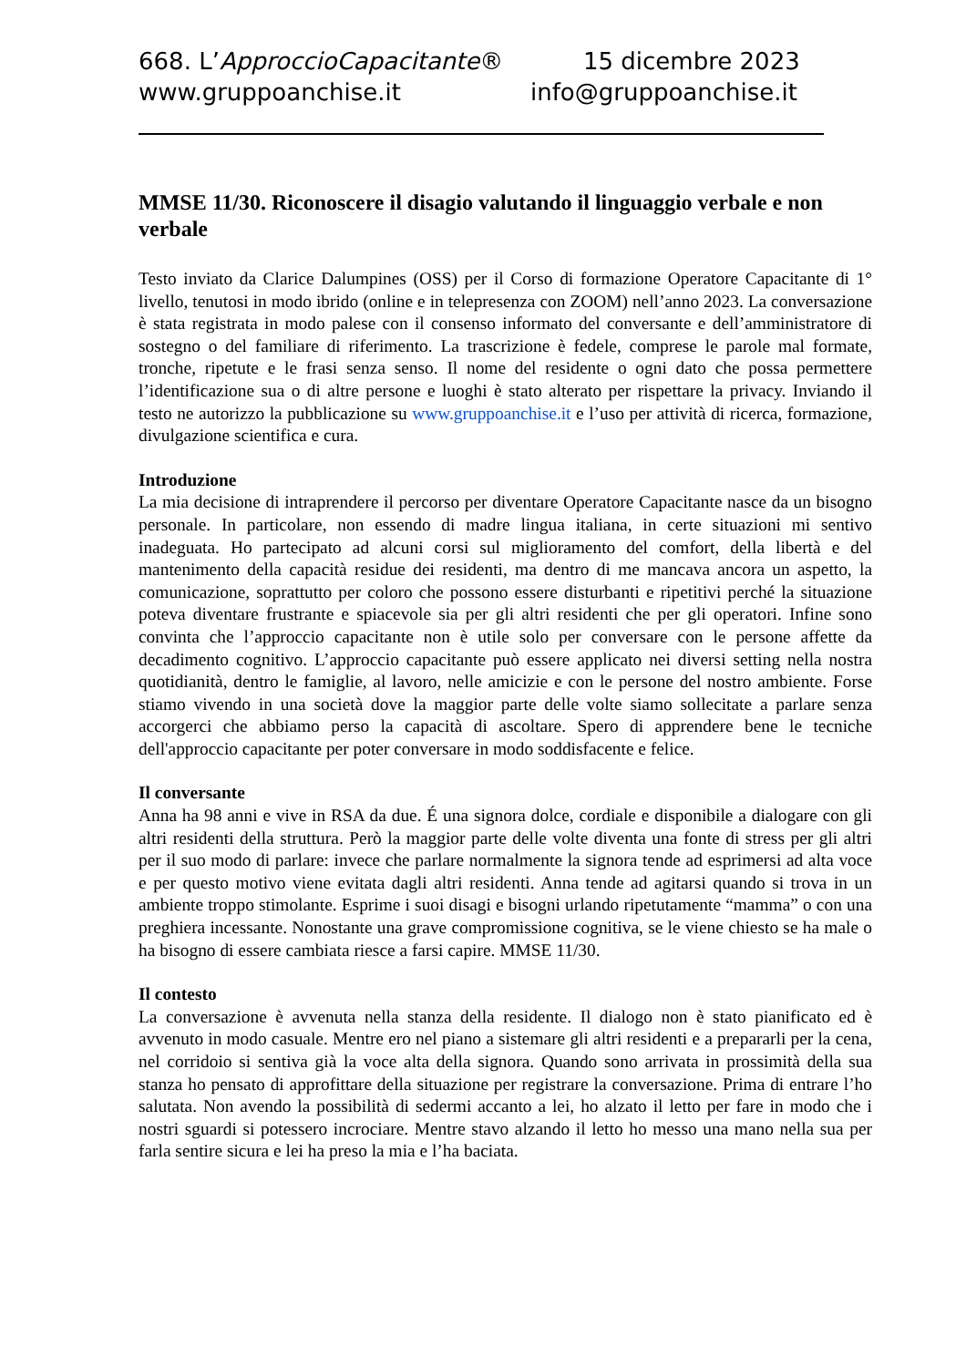668. L’ApproccioCapacitante® 15 dicembre 2023
www.gruppoanchise.it info@gruppoanchise.it
MMSE 11/30. Riconoscere il disagio valutando il linguaggio verbale e non verbale
Testo inviato da Clarice Dalumpines (OSS) per il Corso di formazione Operatore Capacitante di 1° livello, tenutosi in modo ibrido (online e in telepresenza con ZOOM) nell’anno 2023. La conversazione è stata registrata in modo palese con il consenso informato del conversante e dell’amministratore di sostegno o del familiare di riferimento. La trascrizione è fedele, comprese le parole mal formate, tronche, ripetute e le frasi senza senso. Il nome del residente o ogni dato che possa permettere l’identificazione sua o di altre persone e luoghi è stato alterato per rispettare la privacy. Inviando il testo ne autorizzo la pubblicazione su www.gruppoanchise.it e l’uso per attività di ricerca, formazione, divulgazione scientifica e cura.
Introduzione
La mia decisione di intraprendere il percorso per diventare Operatore Capacitante nasce da un bisogno personale. In particolare, non essendo di madre lingua italiana, in certe situazioni mi sentivo inadeguata. Ho partecipato ad alcuni corsi sul miglioramento del comfort, della libertà e del mantenimento della capacità residue dei residenti, ma dentro di me mancava ancora un aspetto, la comunicazione, soprattutto per coloro che possono essere disturbanti e ripetitivi perché la situazione poteva diventare frustrante e spiacevole sia per gli altri residenti che per gli operatori. Infine sono convinta che l’approccio capacitante non è utile solo per conversare con le persone affette da decadimento cognitivo. L’approccio capacitante può essere applicato nei diversi setting nella nostra quotidianità, dentro le famiglie, al lavoro, nelle amicizie e con le persone del nostro ambiente. Forse stiamo vivendo in una società dove la maggior parte delle volte siamo sollecitate a parlare senza accorgerci che abbiamo perso la capacità di ascoltare. Spero di apprendere bene le tecniche dell'approccio capacitante per poter conversare in modo soddisfacente e felice.
Il conversante
Anna ha 98 anni e vive in RSA da due. É una signora dolce, cordiale e disponibile a dialogare con gli altri residenti della struttura. Però la maggior parte delle volte diventa una fonte di stress per gli altri per il suo modo di parlare: invece che parlare normalmente la signora tende ad esprimersi ad alta voce e per questo motivo viene evitata dagli altri residenti. Anna tende ad agitarsi quando si trova in un ambiente troppo stimolante. Esprime i suoi disagi e bisogni urlando ripetutamente “mamma” o con una preghiera incessante. Nonostante una grave compromissione cognitiva, se le viene chiesto se ha male o ha bisogno di essere cambiata riesce a farsi capire. MMSE 11/30.
Il contesto
La conversazione è avvenuta nella stanza della residente. Il dialogo non è stato pianificato ed è avvenuto in modo casuale. Mentre ero nel piano a sistemare gli altri residenti e a prepararli per la cena, nel corridoio si sentiva già la voce alta della signora. Quando sono arrivata in prossimità della sua stanza ho pensato di approfittare della situazione per registrare la conversazione. Prima di entrare l’ho salutata. Non avendo la possibilità di sedermi accanto a lei, ho alzato il letto per fare in modo che i nostri sguardi si potessero incrociare. Mentre stavo alzando il letto ho messo una mano nella sua per farla sentire sicura e lei ha preso la mia e l’ha baciata.